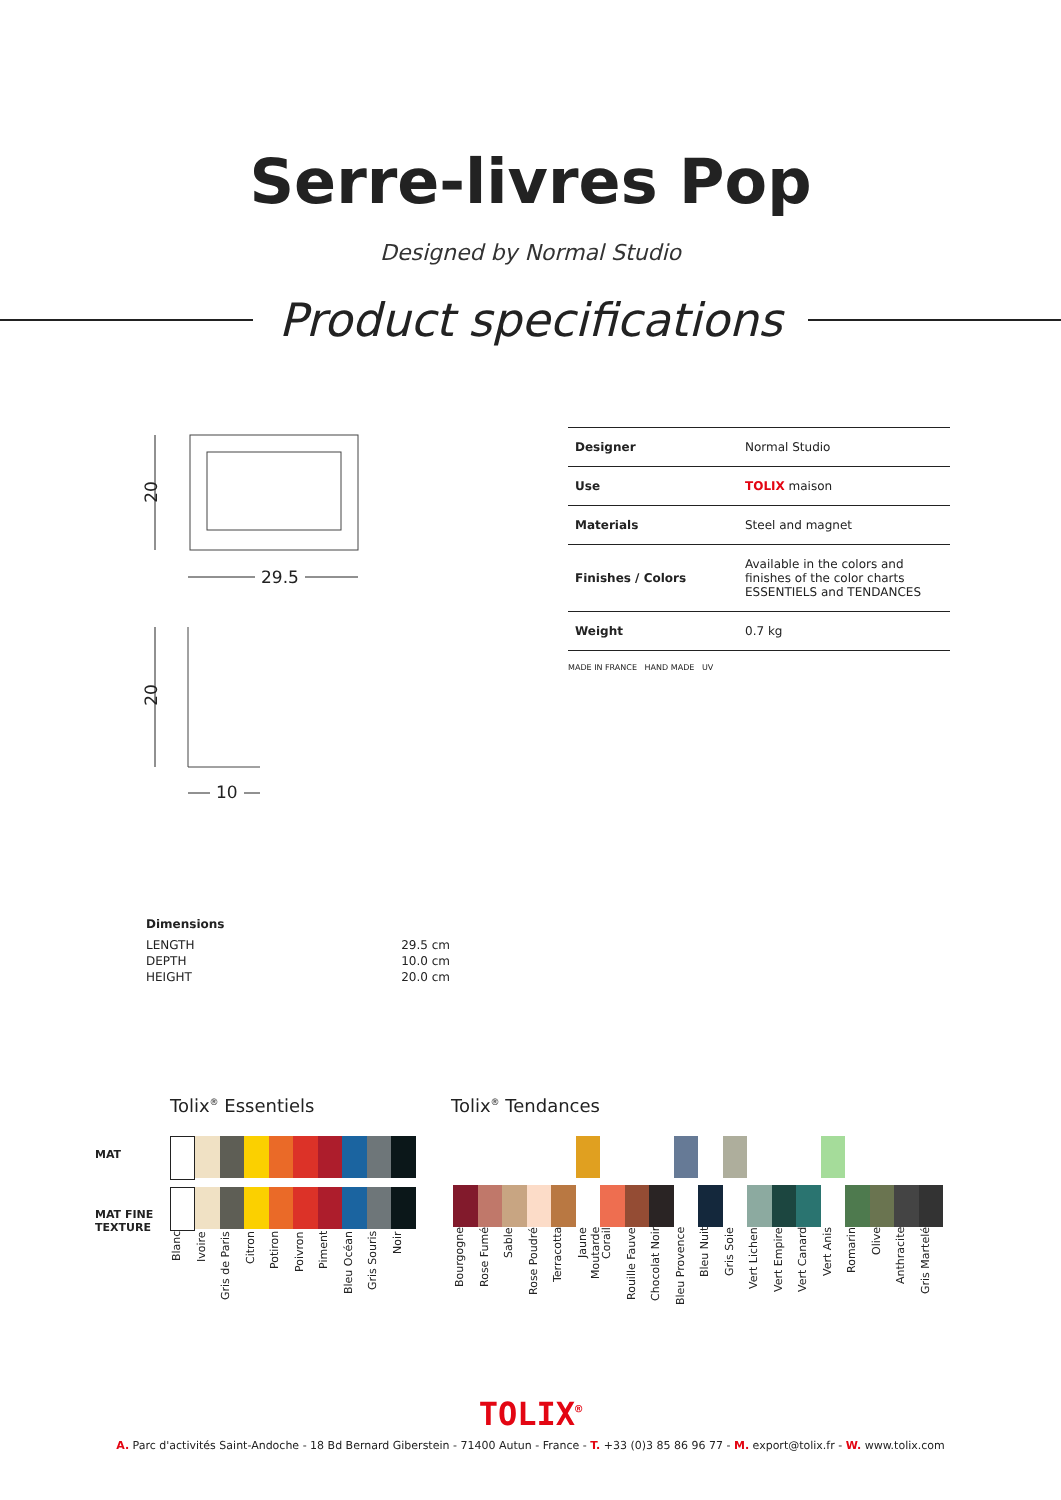Serre-livres Pop
Designed by Normal Studio
Product specifications
20
29.5
20
10
| Designer | Normal Studio |
| Use | TOLIX maison |
| Materials | Steel and magnet |
| Finishes / Colors | Available in the colors and finishes of the color charts ESSENTIELS and TENDANCES |
| Weight | 0.7 kg |
MADE IN FRANCE HAND MADE UV
Dimensions
| LENGTH | 29.5 cm |
| DEPTH | 10.0 cm |
| HEIGHT | 20.0 cm |
Tolix<sup>®</sup> Essentiels Tolix<sup>®</sup> Tendances
MAT
MAT FINE
TEXTURE
Blanc Ivoire Gris de Paris Citron Potiron Poivron Piment Bleu Océan Gris Souris Noir
Bourgogne Rose Fumé Sable Rose Poudré Terracotta Jaune Moutarde Corail Rouille Fauve Chocolat Noir Bleu Provence Bleu Nuit Gris Soie Vert Lichen Vert Empire Vert Canard Vert Anis Romarin Olive Anthracite Gris Martelé
TOLIX<sup>®</sup>
A. Parc d'activités Saint-Andoche - 18 Bd Bernard Giberstein - 71400 Autun - France - T. +33 (0)3 85 86 96 77 - M. export@tolix.fr - W. www.tolix.com